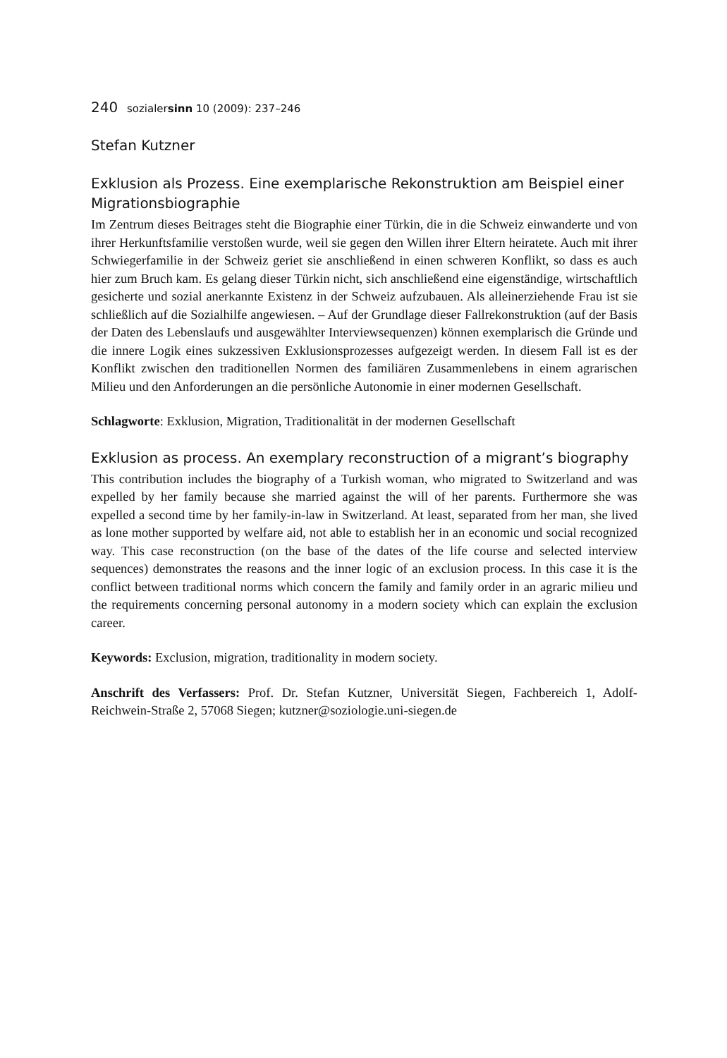240 sozialersinn 10 (2009): 237–246
Stefan Kutzner
Exklusion als Prozess. Eine exemplarische Rekonstruktion am Beispiel einer Migrationsbiographie
Im Zentrum dieses Beitrages steht die Biographie einer Türkin, die in die Schweiz einwanderte und von ihrer Herkunftsfamilie verstoßen wurde, weil sie gegen den Willen ihrer Eltern heiratete. Auch mit ihrer Schwiegerfamilie in der Schweiz geriet sie anschließend in einen schweren Konflikt, so dass es auch hier zum Bruch kam. Es gelang dieser Türkin nicht, sich anschließend eine eigenständige, wirtschaftlich gesicherte und sozial anerkannte Existenz in der Schweiz aufzubauen. Als alleinerziehende Frau ist sie schließlich auf die Sozialhilfe angewiesen. – Auf der Grundlage dieser Fallrekonstruktion (auf der Basis der Daten des Lebenslaufs und ausgewählter Interviewsequenzen) können exemplarisch die Gründe und die innere Logik eines sukzessiven Exklusionsprozesses aufgezeigt werden. In diesem Fall ist es der Konflikt zwischen den traditionellen Normen des familiären Zusammenlebens in einem agrarischen Milieu und den Anforderungen an die persönliche Autonomie in einer modernen Gesellschaft.
Schlagworte: Exklusion, Migration, Traditionalität in der modernen Gesellschaft
Exklusion as process. An exemplary reconstruction of a migrant’s biography
This contribution includes the biography of a Turkish woman, who migrated to Switzerland and was expelled by her family because she married against the will of her parents. Furthermore she was expelled a second time by her family-in-law in Switzerland. At least, separated from her man, she lived as lone mother supported by welfare aid, not able to establish her in an economic und social recognized way. This case reconstruction (on the base of the dates of the life course and selected interview sequences) demonstrates the reasons and the inner logic of an exclusion process. In this case it is the conflict between traditional norms which concern the family and family order in an agraric milieu und the requirements concerning personal autonomy in a modern society which can explain the exclusion career.
Keywords: Exclusion, migration, traditionality in modern society.
Anschrift des Verfassers: Prof. Dr. Stefan Kutzner, Universität Siegen, Fachbereich 1, Adolf-Reichwein-Straße 2, 57068 Siegen; kutzner@soziologie.uni-siegen.de